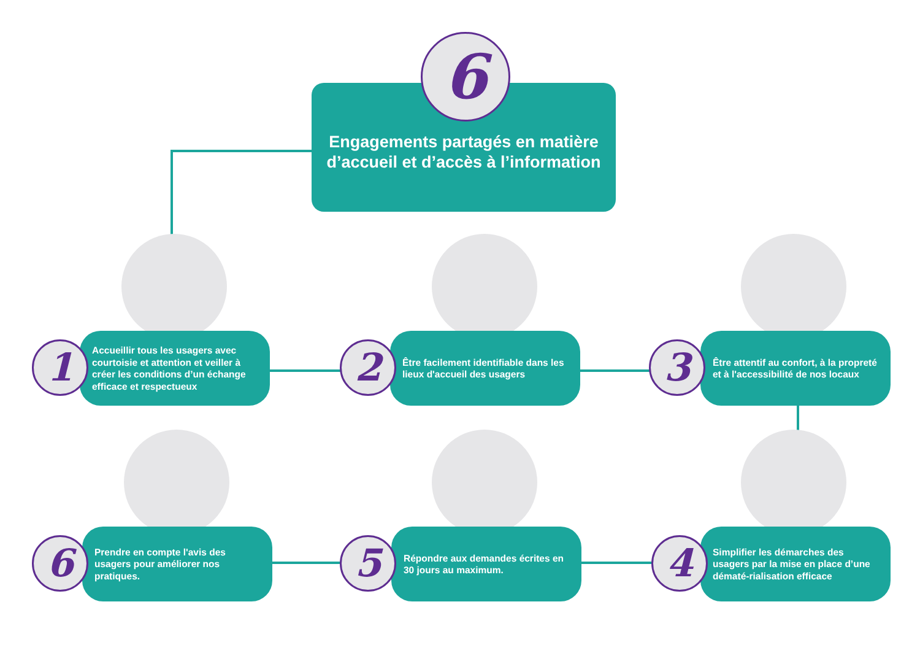Engagements partagés en matière d’accueil et d’accès à l’information
6
Accueillir tous les usagers avec courtoisie et attention et veiller à créer les conditions d’un échange efficace et respectueux
1
Être facilement identifiable dans les lieux d'accueil des usagers
2
Être attentif au confort, à la propreté et à l'accessibilité de nos locaux
3
Prendre en compte l'avis des usagers pour améliorer nos pratiques.
6
Répondre aux demandes écrites en 30 jours au maximum.
5
Simplifier les démarches des usagers par la mise en place d’une dématé-rialisation efficace
4